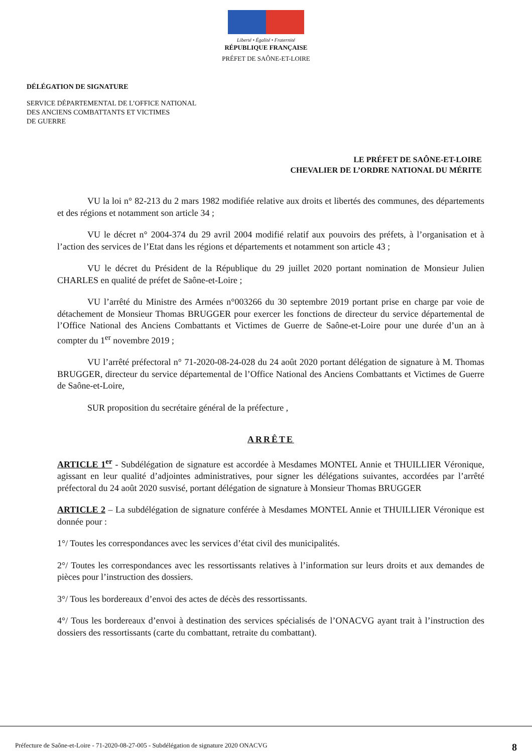Liberté • Égalité • Fraternité
RÉPUBLIQUE FRANÇAISE
PRÉFET DE SAÔNE-ET-LOIRE
DÉLÉGATION DE SIGNATURE
SERVICE DÉPARTEMENTAL DE L’OFFICE NATIONAL
DES ANCIENS COMBATTANTS ET VICTIMES
DE GUERRE
LE PRÉFET DE SAÔNE-ET-LOIRE
CHEVALIER DE L’ORDRE NATIONAL DU MÉRITE
VU la loi n° 82-213 du 2 mars 1982 modifiée relative aux droits et libertés des communes, des départements et des régions et notamment son article 34 ;
VU le décret n° 2004-374 du 29 avril 2004 modifié relatif aux pouvoirs des préfets, à l’organisation et à l’action des services de l’Etat dans les régions et départements et notamment son article 43 ;
VU le décret du Président de la République du 29 juillet 2020 portant nomination de Monsieur Julien CHARLES en qualité de préfet de Saône-et-Loire ;
VU l’arrêté du Ministre des Armées n°003266 du 30 septembre 2019 portant prise en charge par voie de détachement de Monsieur Thomas BRUGGER pour exercer les fonctions de directeur du service départemental de l’Office National des Anciens Combattants et Victimes de Guerre de Saône-et-Loire pour une durée d’un an à compter du 1<sup>er</sup> novembre 2019 ;
VU l’arrêté préfectoral n° 71-2020-08-24-028 du 24 août 2020 portant délégation de signature à M. Thomas BRUGGER, directeur du service départemental de l’Office National des Anciens Combattants et Victimes de Guerre de Saône-et-Loire,
SUR proposition du secrétaire général de la préfecture ,
ARRÊTE
ARTICLE 1<sup>er</sup> - Subdélégation de signature est accordée à Mesdames MONTEL Annie et THUILLIER Véronique, agissant en leur qualité d’adjointes administratives, pour signer les délégations suivantes, accordées par l’arrêté préfectoral du 24 août 2020 susvisé, portant délégation de signature à Monsieur Thomas BRUGGER
ARTICLE 2 – La subdélégation de signature conférée à Mesdames MONTEL Annie et THUILLIER Véronique est donnée pour :
1°/ Toutes les correspondances avec les services d’état civil des municipalités.
2°/ Toutes les correspondances avec les ressortissants relatives à l’information sur leurs droits et aux demandes de pièces pour l’instruction des dossiers.
3°/ Tous les bordereaux d’envoi des actes de décès des ressortissants.
4°/ Tous les bordereaux d’envoi à destination des services spécialisés de l’ONACVG ayant trait à l’instruction des dossiers des ressortissants (carte du combattant, retraite du combattant).
Préfecture de Saône-et-Loire - 71-2020-08-27-005 - Subdélégation de signature 2020 ONACVG 8